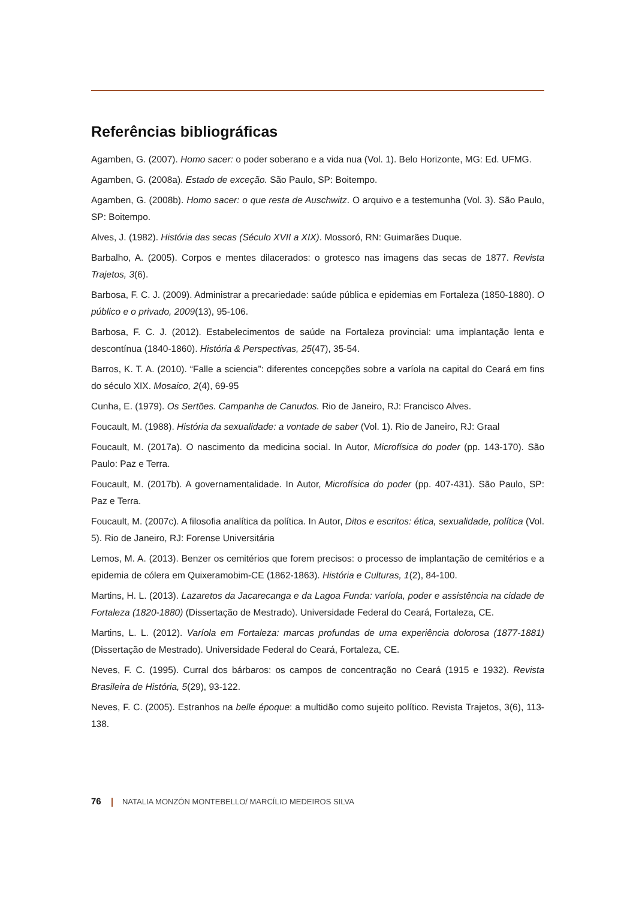Referências bibliográficas
Agamben, G. (2007). Homo sacer: o poder soberano e a vida nua (Vol. 1). Belo Horizonte, MG: Ed. UFMG.
Agamben, G. (2008a). Estado de exceção. São Paulo, SP: Boitempo.
Agamben, G. (2008b). Homo sacer: o que resta de Auschwitz. O arquivo e a testemunha (Vol. 3). São Paulo, SP: Boitempo.
Alves, J. (1982). História das secas (Século XVII a XIX). Mossoró, RN: Guimarães Duque.
Barbalho, A. (2005). Corpos e mentes dilacerados: o grotesco nas imagens das secas de 1877. Revista Trajetos, 3(6).
Barbosa, F. C. J. (2009). Administrar a precariedade: saúde pública e epidemias em Fortaleza (1850-1880). O público e o privado, 2009(13), 95-106.
Barbosa, F. C. J. (2012). Estabelecimentos de saúde na Fortaleza provincial: uma implantação lenta e descontínua (1840-1860). História & Perspectivas, 25(47), 35-54.
Barros, K. T. A. (2010). “Falle a sciencia”: diferentes concepções sobre a varíola na capital do Ceará em fins do século XIX. Mosaico, 2(4), 69-95
Cunha, E. (1979). Os Sertões. Campanha de Canudos. Rio de Janeiro, RJ: Francisco Alves.
Foucault, M. (1988). História da sexualidade: a vontade de saber (Vol. 1). Rio de Janeiro, RJ: Graal
Foucault, M. (2017a). O nascimento da medicina social. In Autor, Microfísica do poder (pp. 143-170). São Paulo: Paz e Terra.
Foucault, M. (2017b). A governamentalidade. In Autor, Microfísica do poder (pp. 407-431). São Paulo, SP: Paz e Terra.
Foucault, M. (2007c). A filosofia analítica da política. In Autor, Ditos e escritos: ética, sexualidade, política (Vol. 5). Rio de Janeiro, RJ: Forense Universitária
Lemos, M. A. (2013). Benzer os cemitérios que forem precisos: o processo de implantação de cemitérios e a epidemia de cólera em Quixeramobim-CE (1862-1863). História e Culturas, 1(2), 84-100.
Martins, H. L. (2013). Lazaretos da Jacarecanga e da Lagoa Funda: varíola, poder e assistência na cidade de Fortaleza (1820-1880) (Dissertação de Mestrado). Universidade Federal do Ceará, Fortaleza, CE.
Martins, L. L. (2012). Varíola em Fortaleza: marcas profundas de uma experiência dolorosa (1877-1881) (Dissertação de Mestrado). Universidade Federal do Ceará, Fortaleza, CE.
Neves, F. C. (1995). Curral dos bárbaros: os campos de concentração no Ceará (1915 e 1932). Revista Brasileira de História, 5(29), 93-122.
Neves, F. C. (2005). Estranhos na belle époque: a multidão como sujeito político. Revista Trajetos, 3(6), 113-138.
76 NATALIA MONZÓN MONTEBELLO/ MARCÍLIO MEDEIROS SILVA